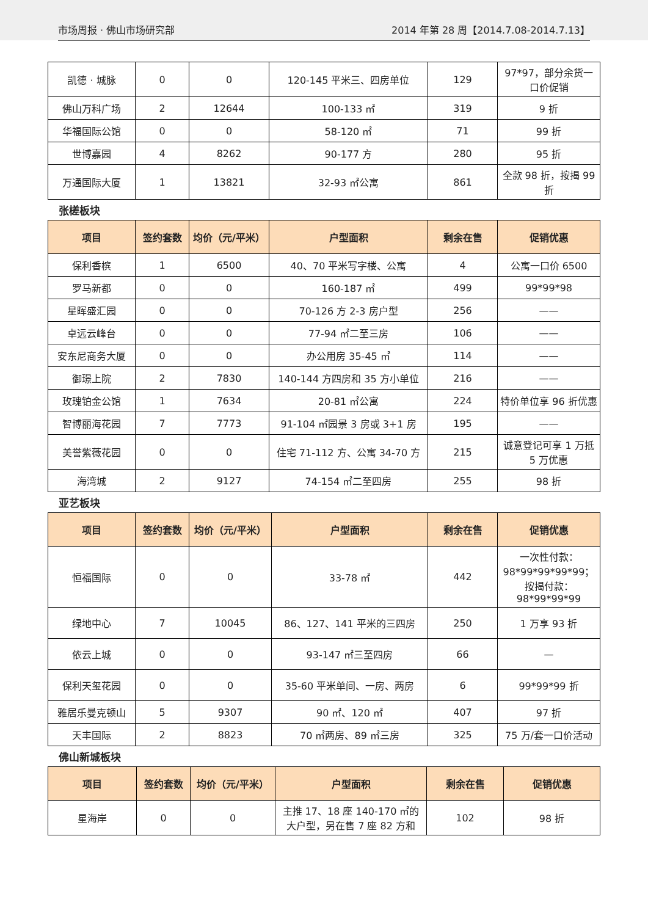市场周报 · 佛山市场研究部
2014 年第 28 周【2014.7.08-2014.7.13】
| 凯德 · 城脉 | 0 | 0 | 120-145 平米三、四房单位 | 129 | 97*97，部分余货一口价促销 |
| 佛山万科广场 | 2 | 12644 | 100-133 ㎡ | 319 | 9 折 |
| 华福国际公馆 | 0 | 0 | 58-120 ㎡ | 71 | 99 折 |
| 世博嘉园 | 4 | 8262 | 90-177 方 | 280 | 95 折 |
| 万通国际大厦 | 1 | 13821 | 32-93 ㎡公寓 | 861 | 全款 98 折，按揭 99 折 |
张槎板块
| 项目 | 签约套数 | 均价（元/平米） | 户型面积 | 剩余在售 | 促销优惠 |
| --- | --- | --- | --- | --- | --- |
| 保利香槟 | 1 | 6500 | 40、70 平米写字楼、公寓 | 4 | 公寓一口价 6500 |
| 罗马新都 | 0 | 0 | 160-187 ㎡ | 499 | 99*99*98 |
| 星晖盛汇园 | 0 | 0 | 70-126 方 2-3 房户型 | 256 | —— |
| 卓远云峰台 | 0 | 0 | 77-94 ㎡二至三房 | 106 | —— |
| 安东尼商务大厦 | 0 | 0 | 办公用房 35-45 ㎡ | 114 | —— |
| 御璟上院 | 2 | 7830 | 140-144 方四房和 35 方小单位 | 216 | —— |
| 玫瑰铂金公馆 | 1 | 7634 | 20-81 ㎡公寓 | 224 | 特价单位享 96 折优惠 |
| 智博丽海花园 | 7 | 7773 | 91-104 ㎡园景 3 房或 3+1 房 | 195 | —— |
| 美誉紫薇花园 | 0 | 0 | 住宅 71-112 方、公寓 34-70 方 | 215 | 诚意登记可享 1 万抵 5 万优惠 |
| 海湾城 | 2 | 9127 | 74-154 ㎡二至四房 | 255 | 98 折 |
亚艺板块
| 项目 | 签约套数 | 均价（元/平米） | 户型面积 | 剩余在售 | 促销优惠 |
| --- | --- | --- | --- | --- | --- |
| 恒福国际 | 0 | 0 | 33-78 ㎡ | 442 | 一次性付款：98*99*99*99*99；按揭付款：98*99*99*99 |
| 绿地中心 | 7 | 10045 | 86、127、141 平米的三四房 | 250 | 1 万享 93 折 |
| 依云上城 | 0 | 0 | 93-147 ㎡三至四房 | 66 | — |
| 保利天玺花园 | 0 | 0 | 35-60 平米单间、一房、两房 | 6 | 99*99*99 折 |
| 雅居乐曼克顿山 | 5 | 9307 | 90 ㎡、120 ㎡ | 407 | 97 折 |
| 天丰国际 | 2 | 8823 | 70 ㎡两房、89 ㎡三房 | 325 | 75 万/套一口价活动 |
佛山新城板块
| 项目 | 签约套数 | 均价（元/平米） | 户型面积 | 剩余在售 | 促销优惠 |
| --- | --- | --- | --- | --- | --- |
| 星海岸 | 0 | 0 | 主推 17、18 座 140-170 ㎡的大户型，另在售 7 座 82 方和 | 102 | 98 折 |